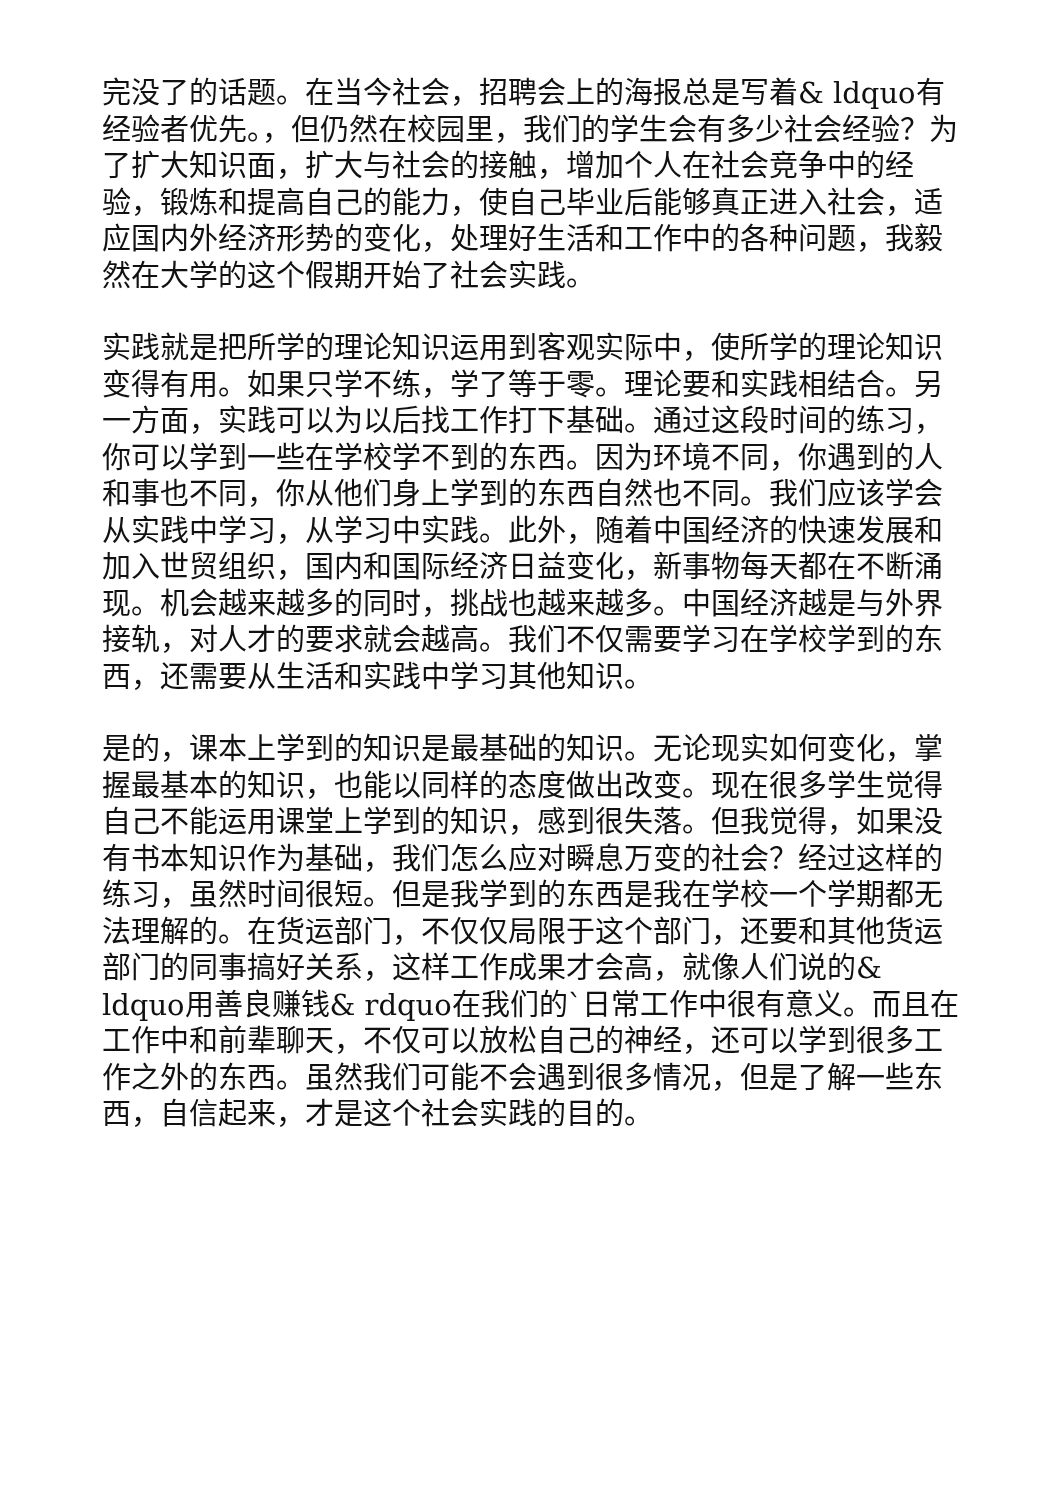完没了的话题。在当今社会，招聘会上的海报总是写着& ldquo有经验者优先。，但仍然在校园里，我们的学生会有多少社会经验？为了扩大知识面，扩大与社会的接触，增加个人在社会竞争中的经验，锻炼和提高自己的能力，使自己毕业后能够真正进入社会，适应国内外经济形势的变化，处理好生活和工作中的各种问题，我毅然在大学的这个假期开始了社会实践。
实践就是把所学的理论知识运用到客观实际中，使所学的理论知识变得有用。如果只学不练，学了等于零。理论要和实践相结合。另一方面，实践可以为以后找工作打下基础。通过这段时间的练习，你可以学到一些在学校学不到的东西。因为环境不同，你遇到的人和事也不同，你从他们身上学到的东西自然也不同。我们应该学会从实践中学习，从学习中实践。此外，随着中国经济的快速发展和加入世贸组织，国内和国际经济日益变化，新事物每天都在不断涌现。机会越来越多的同时，挑战也越来越多。中国经济越是与外界接轨，对人才的要求就会越高。我们不仅需要学习在学校学到的东西，还需要从生活和实践中学习其他知识。
是的，课本上学到的知识是最基础的知识。无论现实如何变化，掌握最基本的知识，也能以同样的态度做出改变。现在很多学生觉得自己不能运用课堂上学到的知识，感到很失落。但我觉得，如果没有书本知识作为基础，我们怎么应对瞬息万变的社会？经过这样的练习，虽然时间很短。但是我学到的东西是我在学校一个学期都无法理解的。在货运部门，不仅仅局限于这个部门，还要和其他货运部门的同事搞好关系，这样工作成果才会高，就像人们说的& ldquo用善良赚钱& rdquo在我们的`日常工作中很有意义。而且在工作中和前辈聊天，不仅可以放松自己的神经，还可以学到很多工作之外的东西。虽然我们可能不会遇到很多情况，但是了解一些东西，自信起来，才是这个社会实践的目的。